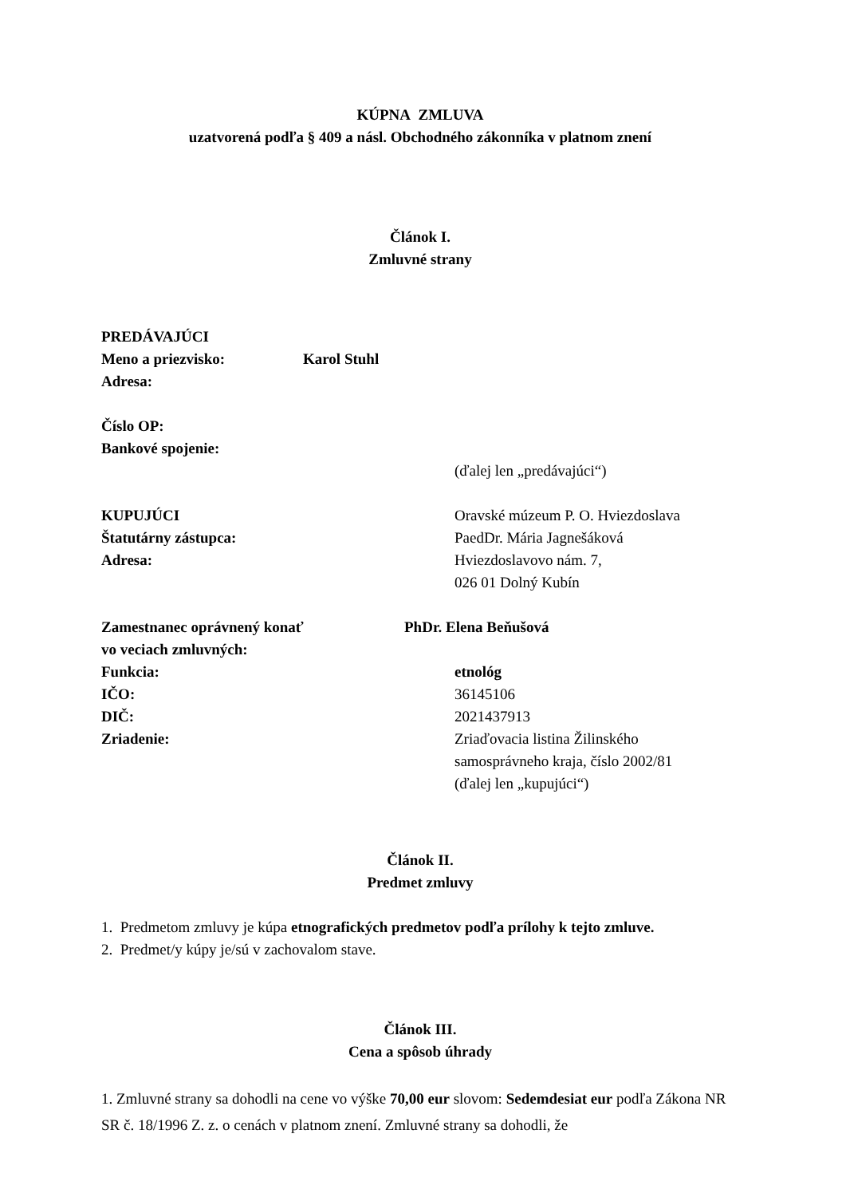KÚPNA ZMLUVA
uzatvorená podľa § 409 a násl. Obchodného zákonníka v platnom znení
Článok I.
Zmluvné strany
PREDÁVAJÚCI
Meno a priezvisko: Karol Stuhl
Adresa:
Číslo OP:
Bankové spojenie:
(ďalej len „predávajúci“)
KUPUJÚCI Oravské múzeum P. O. Hviezdoslava
Štatutárny zástupca: PaedDr. Mária Jagnešáková
Adresa: Hviezdoslavovo nám. 7,
026 01 Dolný Kubín
Zamestnanec oprávnený konať
vo veciach zmluvných: PhDr. Elena Beňušová
Funkcia: etnológ
IČO: 36145106
DIČ: 2021437913
Zriadenie: Zriaďovacia listina Žilinského
samosprávneho kraja, číslo 2002/81
(ďalej len „kupujúci“)
Článok II.
Predmet zmluvy
1. Predmetom zmluvy je kúpa etnografických predmetov podľa prílohy k tejto zmluve.
2. Predmet/y kúpy je/sú v zachovalom stave.
Článok III.
Cena a spôsob úhrady
1. Zmluvné strany sa dohodli na cene vo výške 70,00 eur slovom: Sedemdesiat eur podľa Zákona NR SR č. 18/1996 Z. z. o cenách v platnom znení. Zmluvné strany sa dohodli, že